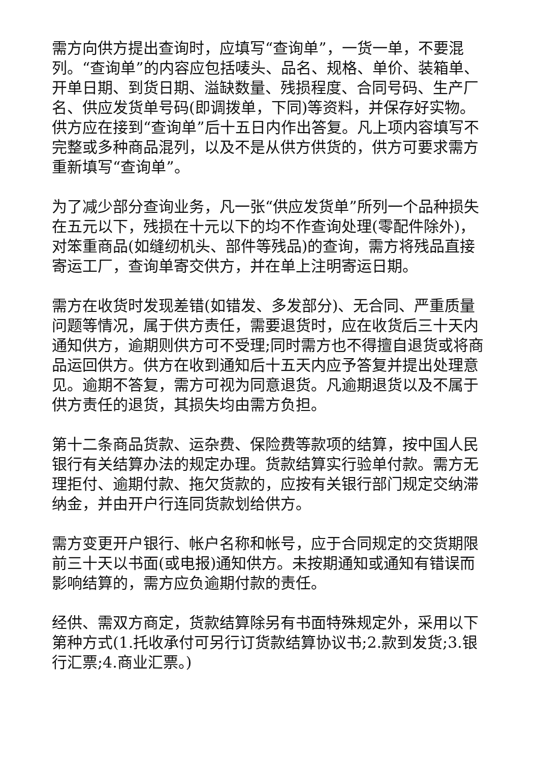需方向供方提出查询时，应填写“查询单”，一货一单，不要混列。“查询单”的内容应包括唛头、品名、规格、单价、装箱单、开单日期、到货日期、溢缺数量、残损程度、合同号码、生产厂名、供应发货单号码(即调拨单，下同)等资料，并保存好实物。供方应在接到“查询单”后十五日内作出答复。凡上项内容填写不完整或多种商品混列，以及不是从供方供货的，供方可要求需方重新填写“查询单”。
为了减少部分查询业务，凡一张“供应发货单”所列一个品种损失在五元以下，残损在十元以下的均不作查询处理(零配件除外)，对笨重商品(如缝纫机头、部件等残品)的查询，需方将残品直接寄运工厂，查询单寄交供方，并在单上注明寄运日期。
需方在收货时发现差错(如错发、多发部分)、无合同、严重质量问题等情况，属于供方责任，需要退货时，应在收货后三十天内通知供方，逾期则供方可不受理;同时需方也不得擅自退货或将商品运回供方。供方在收到通知后十五天内应予答复并提出处理意见。逾期不答复，需方可视为同意退货。凡逾期退货以及不属于供方责任的退货，其损失均由需方负担。
第十二条商品货款、运杂费、保险费等款项的结算，按中国人民银行有关结算办法的规定办理。货款结算实行验单付款。需方无理拒付、逾期付款、拖欠货款的，应按有关银行部门规定交纳滞纳金，并由开户行连同货款划给供方。
需方变更开户银行、帐户名称和帐号，应于合同规定的交货期限前三十天以书面(或电报)通知供方。未按期通知或通知有错误而影响结算的，需方应负逾期付款的责任。
经供、需双方商定，货款结算除另有书面特殊规定外，采用以下第种方式(1.托收承付可另行订货款结算协议书;2.款到发货;3.银行汇票;4.商业汇票。)